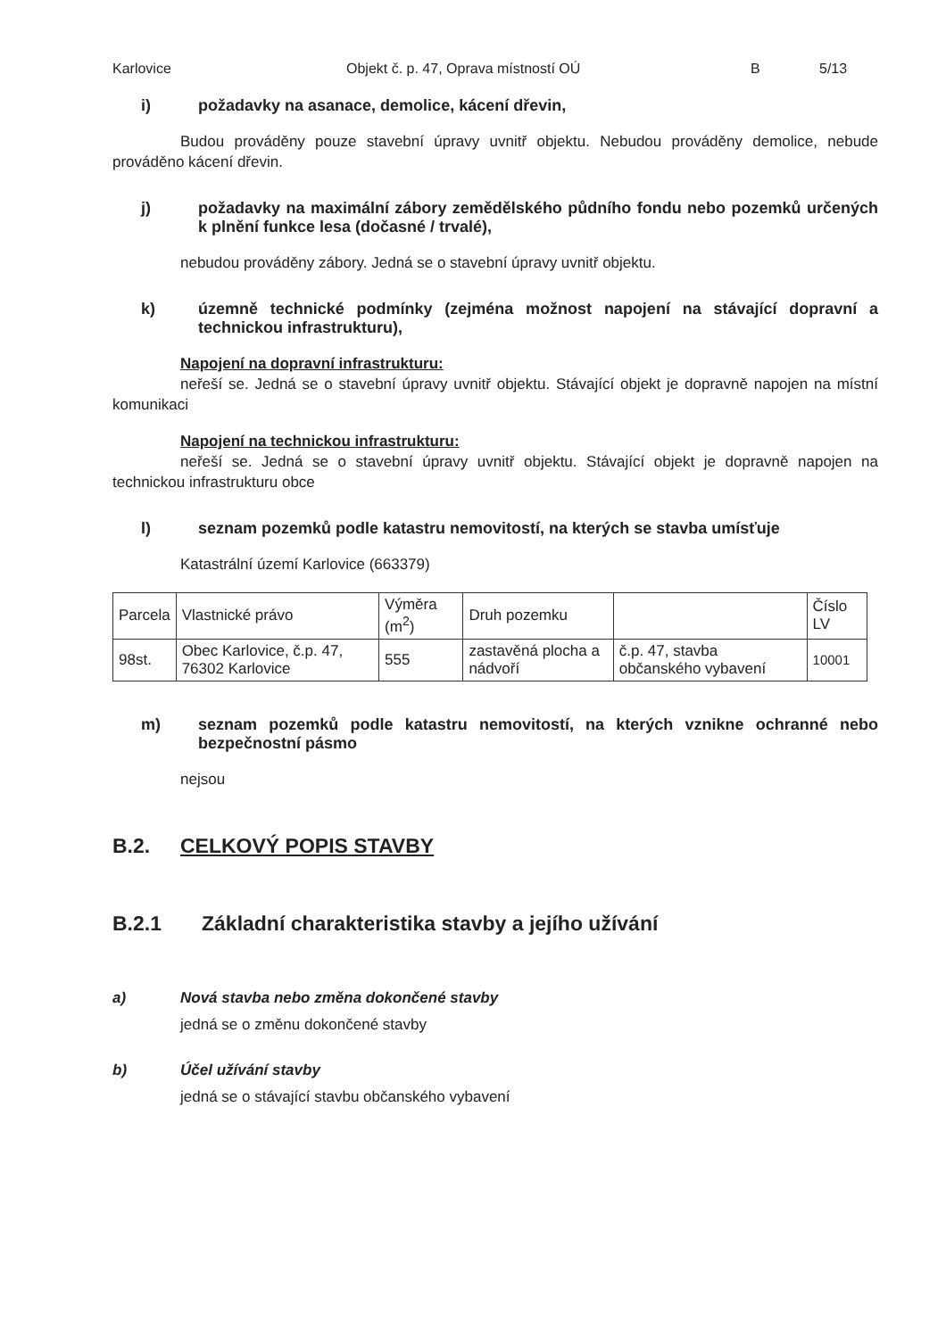Karlovice Objekt č. p. 47, Oprava místností OÚ B 5/13
i) požadavky na asanace, demolice, kácení dřevin,
Budou prováděny pouze stavební úpravy uvnitř objektu. Nebudou prováděny demolice, nebude prováděno kácení dřevin.
j) požadavky na maximální zábory zemědělského půdního fondu nebo pozemků určených k plnění funkce lesa (dočasné / trvalé),
nebudou prováděny zábory. Jedná se o stavební úpravy uvnitř objektu.
k) územně technické podmínky (zejména možnost napojení na stávající dopravní a technickou infrastrukturu),
Napojení na dopravní infrastrukturu:
neřeší se. Jedná se o stavební úpravy uvnitř objektu. Stávající objekt je dopravně napojen na místní komunikaci
Napojení na technickou infrastrukturu:
neřeší se. Jedná se o stavební úpravy uvnitř objektu. Stávající objekt je dopravně napojen na technickou infrastrukturu obce
l) seznam pozemků podle katastru nemovitostí, na kterých se stavba umísťuje
Katastrální území Karlovice (663379)
| Parcela | Vlastnické právo | Výměra (m<sup>2</sup>) | Druh pozemku | | Číslo LV |
| 98st. | Obec Karlovice, č.p. 47, 76302 Karlovice | 555 | zastavěná plocha a nádvoří | č.p. 47, stavba občanského vybavení | 10001 |
m) seznam pozemků podle katastru nemovitostí, na kterých vznikne ochranné nebo bezpečnostní pásmo
nejsou
B.2. CELKOVÝ POPIS STAVBY
B.2.1 Základní charakteristika stavby a jejího užívání
a) Nová stavba nebo změna dokončené stavby
jedná se o změnu dokončené stavby
b) Účel užívání stavby
jedná se o stávající stavbu občanského vybavení